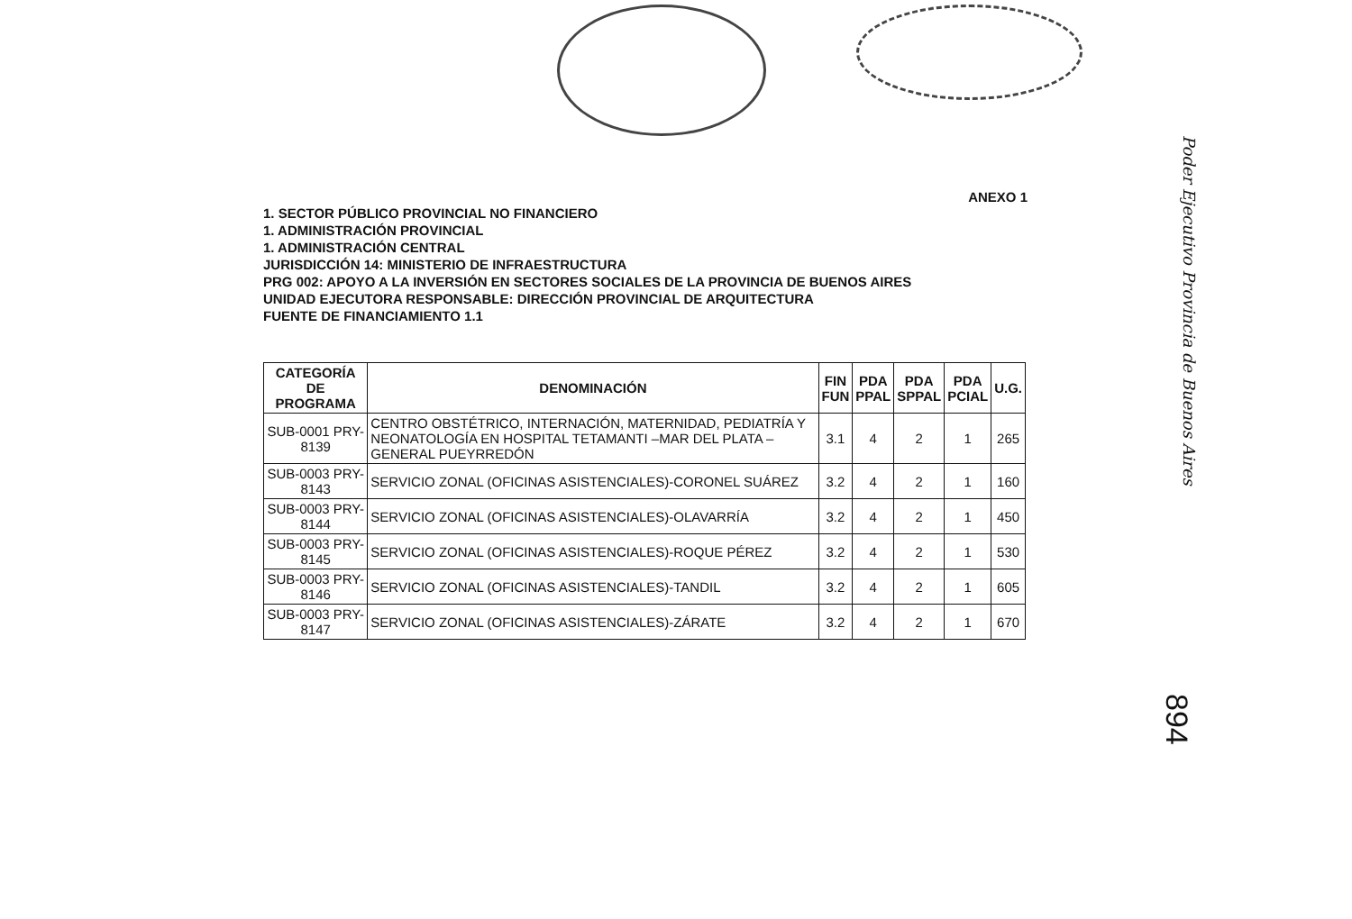Poder Ejecutivo Provincia de Buenos Aires
894
ANEXO 1
1. SECTOR PÚBLICO PROVINCIAL NO FINANCIERO
1. ADMINISTRACIÓN PROVINCIAL
1. ADMINISTRACIÓN CENTRAL
JURISDICCIÓN 14: MINISTERIO DE INFRAESTRUCTURA
PRG 002: APOYO A LA INVERSIÓN EN SECTORES SOCIALES DE LA PROVINCIA DE BUENOS AIRES
UNIDAD EJECUTORA RESPONSABLE: DIRECCIÓN PROVINCIAL DE ARQUITECTURA
FUENTE DE FINANCIAMIENTO 1.1
| CATEGORÍA DE PROGRAMA | DENOMINACIÓN | FIN FUN | PDA PPAL | PDA SPPAL | PDA PCIAL | U.G. |
| --- | --- | --- | --- | --- | --- | --- |
| SUB-0001 PRY-8139 | CENTRO OBSTÉTRICO, INTERNACIÓN, MATERNIDAD, PEDIATRÍA Y NEONATOLOGÍA EN HOSPITAL TETAMANTI –MAR DEL PLATA –GENERAL PUEYRREDÓN | 3.1 | 4 | 2 | 1 | 265 |
| SUB-0003 PRY-8143 | SERVICIO ZONAL (OFICINAS ASISTENCIALES)-CORONEL SUÁREZ | 3.2 | 4 | 2 | 1 | 160 |
| SUB-0003 PRY-8144 | SERVICIO ZONAL (OFICINAS ASISTENCIALES)-OLAVARRÍA | 3.2 | 4 | 2 | 1 | 450 |
| SUB-0003 PRY-8145 | SERVICIO ZONAL (OFICINAS ASISTENCIALES)-ROQUE PÉREZ | 3.2 | 4 | 2 | 1 | 530 |
| SUB-0003 PRY-8146 | SERVICIO ZONAL (OFICINAS ASISTENCIALES)-TANDIL | 3.2 | 4 | 2 | 1 | 605 |
| SUB-0003 PRY-8147 | SERVICIO ZONAL (OFICINAS ASISTENCIALES)-ZÁRATE | 3.2 | 4 | 2 | 1 | 670 |